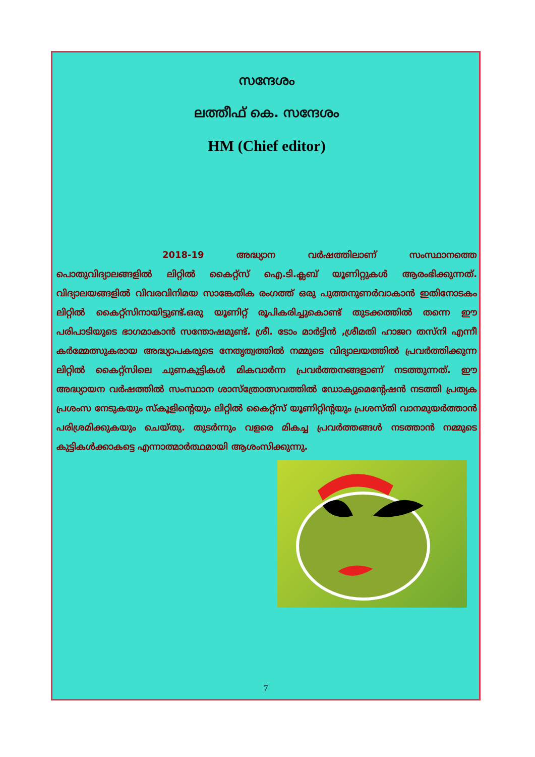സന്ദേശം
ലത്തീഫ് കെ. സന്ദേശം
HM (Chief editor)
2018-19 അദ്ധ്യാന വർഷത്തിലാണ് സംസ്ഥാനത്തെ പൊതുവിദ്യാലങ്ങളിൽ ലിറ്റിൽ കൈറ്റ്സ് ഐ.ടി.ക്ലബ് യൂണിറ്റുകൾ ആരംഭിക്കുന്നത്. വിദ്യാലയങ്ങളിൽ വിവരവിനിമയ സാങ്കേതിക രംഗത്ത് ഒരു പുത്തനുണർവാകാൻ ഇതിനോടകം ലിറ്റിൽ കൈറ്റ്സിനായിട്ടുണ്ട്.ഒരു യൂണിറ്റ് രൂപികരിച്ചുകൊണ്ട് തുടക്കത്തിൽ തന്നെ ഈ പരിപാടിയുടെ ഭാഗമാകാൻ സന്തോഷമുണ്ട്. ശ്രീ. ടോം മാർട്ടിൻ ,ശ്രീമതി ഹാജറ തസ്നി എന്നീ കർമ്മേത്സുകരായ അദ്ധ്യാപകരുടെ നേതൃത്വത്തിൽ നമ്മുടെ വിദ്യാലയത്തിൽ പ്രവർത്തിക്കുന്ന ലിറ്റിൽ കൈറ്റ്സിലെ ചുണകുട്ടികൾ മികവാർന്ന പ്രവർത്തനങ്ങളാണ് നടത്തുന്നത്. ഈ അദ്ധ്യായന വർഷത്തിൽ സംസ്ഥാന ശാസ്ത്രോത്സവത്തിൽ ഡോക്യുമെന്റേഷൻ നടത്തി പ്രത്യക പ്രശംസ നേടുകയും സ്കൂളിന്റെയും ലിറ്റിൽ കൈറ്റ്സ് യൂണിറ്റിന്റയും പ്രശസ്തി വാനമുയർത്താൻ പരിശ്രമിക്കുകയും ചെയ്തു. തുടർന്നും വളരെ മികച്ച പ്രവർത്തങ്ങൾ നടത്താൻ നമ്മുടെ കുട്ടികൾക്കാകട്ടെ എന്നാത്മാർത്ഥമായി ആശംസിക്കുന്നു.
7